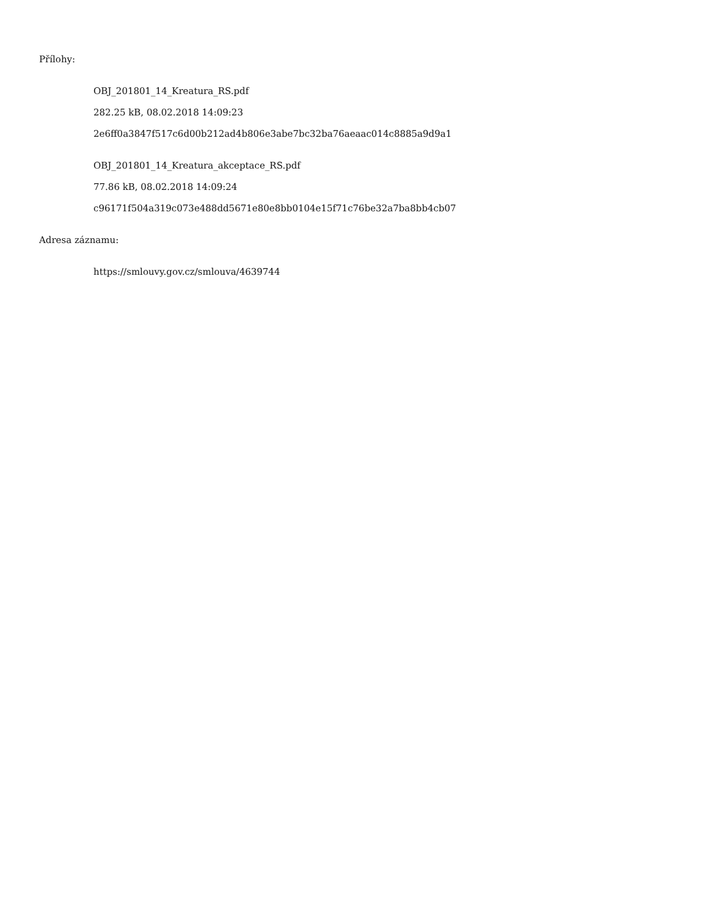Přílohy:
OBJ_201801_14_Kreatura_RS.pdf
282.25 kB, 08.02.2018 14:09:23
2e6ff0a3847f517c6d00b212ad4b806e3abe7bc32ba76aeaac014c8885a9d9a1
OBJ_201801_14_Kreatura_akceptace_RS.pdf
77.86 kB, 08.02.2018 14:09:24
c96171f504a319c073e488dd5671e80e8bb0104e15f71c76be32a7ba8bb4cb07
Adresa záznamu:
https://smlouvy.gov.cz/smlouva/4639744